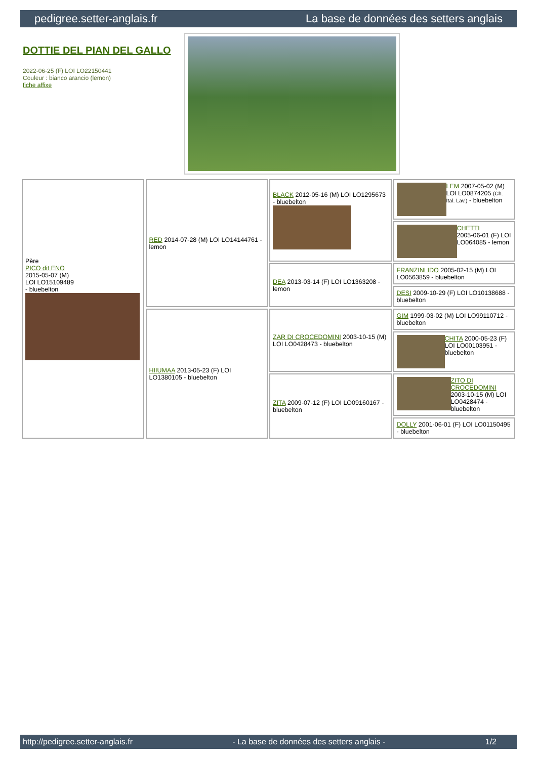pedigree.setter-anglais.fr La base de données des setters anglais
DOTTIE DEL PIAN DEL GALLO
2022-06-25 (F) LOI LO22150441
Couleur : bianco arancio (lemon)
fiche affixe
| Père PICO dit ENO 2015-05-07 (M) LOI LO15109489 - bluebelton | RED 2014-07-28 (M) LOI LO14144761 - lemon | BLACK 2012-05-16 (M) LOI LO1295673 - bluebelton | LEM 2007-05-02 (M) LOI LO0874205 (Ch. Ital. Lav.) - bluebelton |
| | | | CHETTI 2005-06-01 (F) LOI LO064085 - lemon |
| | | DEA 2013-03-14 (F) LOI LO1363208 - lemon | FRANZINI IDO 2005-02-15 (M) LOI LO0563859 - bluebelton |
| | | | DESI 2009-10-29 (F) LOI LO10138688 - bluebelton |
| | HIIUMAA 2013-05-23 (F) LOI LO1380105 - bluebelton | ZAR DI CROCEDOMINI 2003-10-15 (M) LOI LO0428473 - bluebelton | GIM 1999-03-02 (M) LOI LO99110712 - bluebelton |
| | | | CHITA 2000-05-23 (F) LOI LO00103951 - bluebelton |
| | | ZITA 2009-07-12 (F) LOI LO09160167 - bluebelton | ZITO DI CROCEDOMINI 2003-10-15 (M) LOI LO0428474 - bluebelton |
| | | | DOLLY 2001-06-01 (F) LOI LO01150495 - bluebelton |
http://pedigree.setter-anglais.fr - La base de données des setters anglais - 1/2